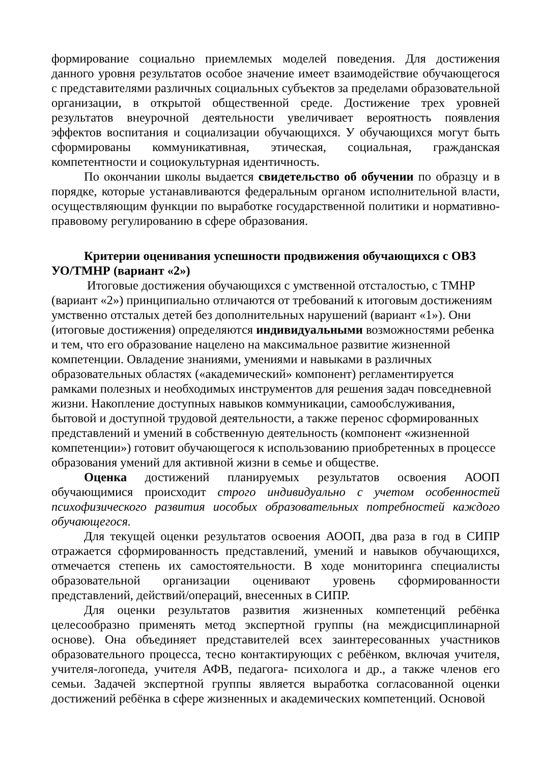формирование социально приемлемых моделей поведения. Для достижения данного уровня результатов особое значение имеет взаимодействие обучающегося с представителями различных социальных субъектов за пределами образовательной организации, в открытой общественной среде. Достижение трех уровней результатов внеурочной деятельности увеличивает вероятность появления эффектов воспитания и социализации обучающихся. У обучающихся могут быть сформированы коммуникативная, этическая, социальная, гражданская компетентности и социокультурная идентичность.
По окончании школы выдается свидетельство об обучении по образцу и в порядке, которые устанавливаются федеральным органом исполнительной власти, осуществляющим функции по выработке государственной политики и нормативно-правовому регулированию в сфере образования.
Критерии оценивания успешности продвижения обучающихся с ОВЗ УО/ТМНР (вариант «2»)
Итоговые достижения обучающихся с умственной отсталостью, с ТМНР (вариант «2») принципиально отличаются от требований к итоговым достижениям умственно отсталых детей без дополнительных нарушений (вариант «1»). Они (итоговые достижения) определяются индивидуальными возможностями ребенка и тем, что его образование нацелено на максимальное развитие жизненной компетенции. Овладение знаниями, умениями и навыками в различных образовательных областях («академический» компонент) регламентируется рамками полезных и необходимых инструментов для решения задач повседневной жизни. Накопление доступных навыков коммуникации, самообслуживания, бытовой и доступной трудовой деятельности, а также перенос сформированных представлений и умений в собственную деятельность (компонент «жизненной компетенции») готовит обучающегося к использованию приобретенных в процессе образования умений для активной жизни в семье и обществе.
Оценка достижений планируемых результатов освоения АООП обучающимися происходит строго индивидуально с учетом особенностей психофизического развития иособых образовательных потребностей каждого обучающегося.
Для текущей оценки результатов освоения АООП, два раза в год в СИПР отражается сформированность представлений, умений и навыков обучающихся, отмечается степень их самостоятельности. В ходе мониторинга специалисты образовательной организации оценивают уровень сформированности представлений, действий/операций, внесенных в СИПР.
Для оценки результатов развития жизненных компетенций ребёнка целесообразно применять метод экспертной группы (на междисциплинарной основе). Она объединяет представителей всех заинтересованных участников образовательного процесса, тесно контактирующих с ребёнком, включая учителя, учителя-логопеда, учителя АФВ, педагога- психолога и др., а также членов его семьи. Задачей экспертной группы является выработка согласованной оценки достижений ребёнка в сфере жизненных и академических компетенций. Основой